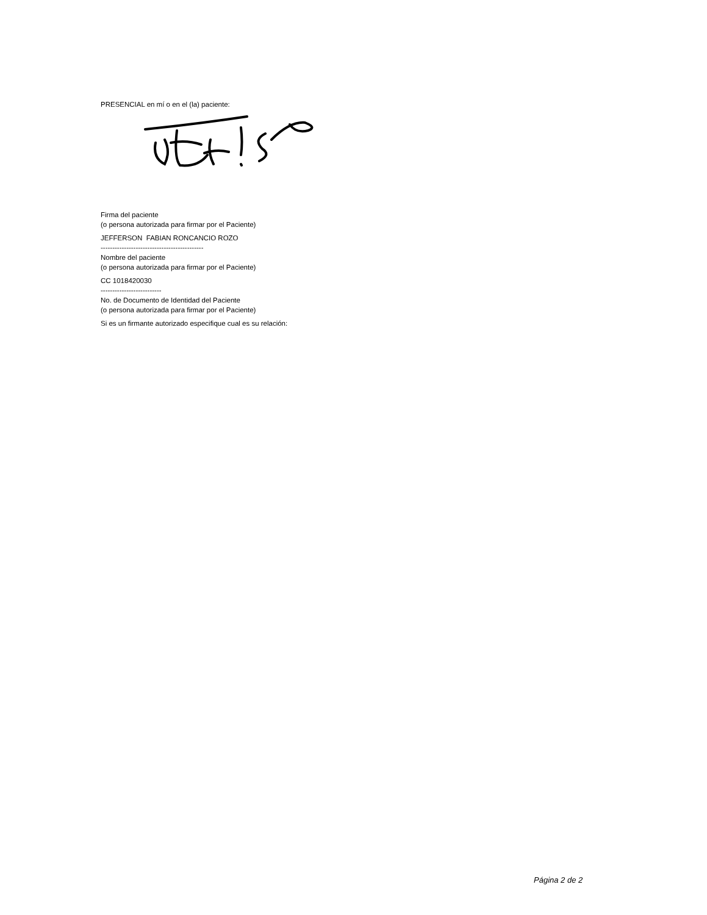PRESENCIAL en mí o en el (la) paciente:
Firma del paciente
(o persona autorizada para firmar por el Paciente)
JEFFERSON FABIAN RONCANCIO ROZO
--------------------------------------------
Nombre del paciente
(o persona autorizada para firmar por el Paciente)
CC 1018420030
--------------------------
No. de Documento de Identidad del Paciente
(o persona autorizada para firmar por el Paciente)
Si es un firmante autorizado especifique cual es su relación:
Página 2 de 2